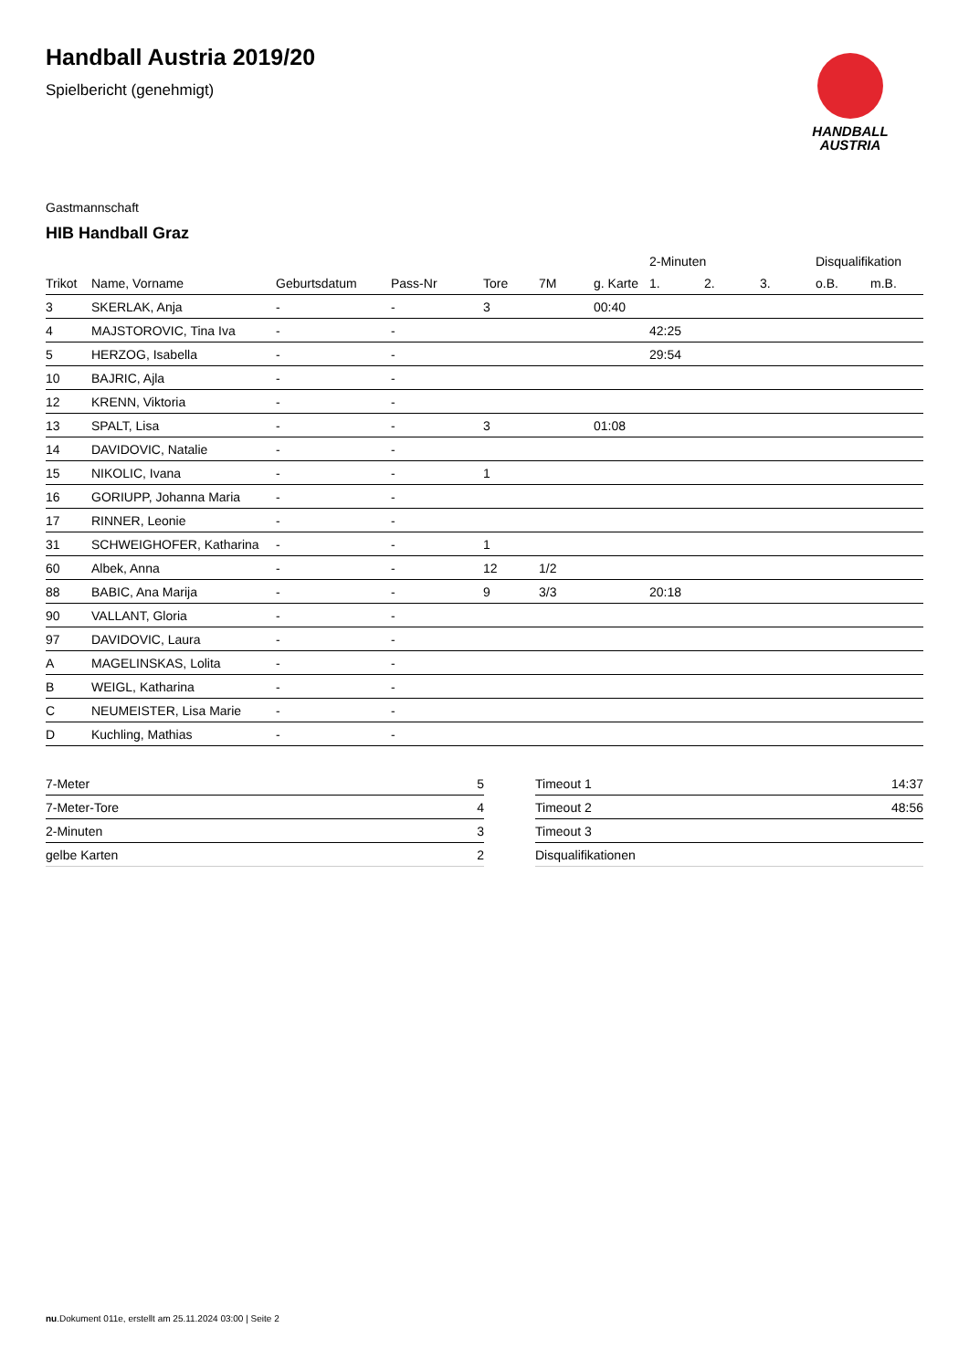Handball Austria 2019/20
Spielbericht (genehmigt)
HANDBALL
AUSTRIA
Gastmannschaft
HIB Handball Graz
| | | | | | | | 2-Minuten | | | Disqualifikation | |
| --- | --- | --- | --- | --- | --- | --- | --- | --- | --- | --- | --- |
| Trikot | Name, Vorname | Geburtsdatum | Pass-Nr | Tore | 7M | g. Karte | 1. | 2. | 3. | o.B. | m.B. |
| 3 | SKERLAK, Anja | - | - | 3 | | 00:40 | | | | | |
| 4 | MAJSTOROVIC, Tina Iva | - | - | | | | 42:25 | | | | |
| 5 | HERZOG, Isabella | - | - | | | | 29:54 | | | | |
| 10 | BAJRIC, Ajla | - | - | | | | | | | | |
| 12 | KRENN, Viktoria | - | - | | | | | | | | |
| 13 | SPALT, Lisa | - | - | 3 | | 01:08 | | | | | |
| 14 | DAVIDOVIC, Natalie | - | - | | | | | | | | |
| 15 | NIKOLIC, Ivana | - | - | 1 | | | | | | | |
| 16 | GORIUPP, Johanna Maria | - | - | | | | | | | | |
| 17 | RINNER, Leonie | - | - | | | | | | | | |
| 31 | SCHWEIGHOFER, Katharina | - | - | 1 | | | | | | | |
| 60 | Albek, Anna | - | - | 12 | 1/2 | | | | | | |
| 88 | BABIC, Ana Marija | - | - | 9 | 3/3 | | 20:18 | | | | |
| 90 | VALLANT, Gloria | - | - | | | | | | | | |
| 97 | DAVIDOVIC, Laura | - | - | | | | | | | | |
| A | MAGELINSKAS, Lolita | - | - | | | | | | | | |
| B | WEIGL, Katharina | - | - | | | | | | | | |
| C | NEUMEISTER, Lisa Marie | - | - | | | | | | | | |
| D | Kuchling, Mathias | - | - | | | | | | | | |
| 7-Meter | 5 |
| 7-Meter-Tore | 4 |
| 2-Minuten | 3 |
| gelbe Karten | 2 |
| Timeout 1 | 14:37 |
| Timeout 2 | 48:56 |
| Timeout 3 | |
| Disqualifikationen | |
nu.Dokument 011e, erstellt am 25.11.2024 03:00 | Seite 2